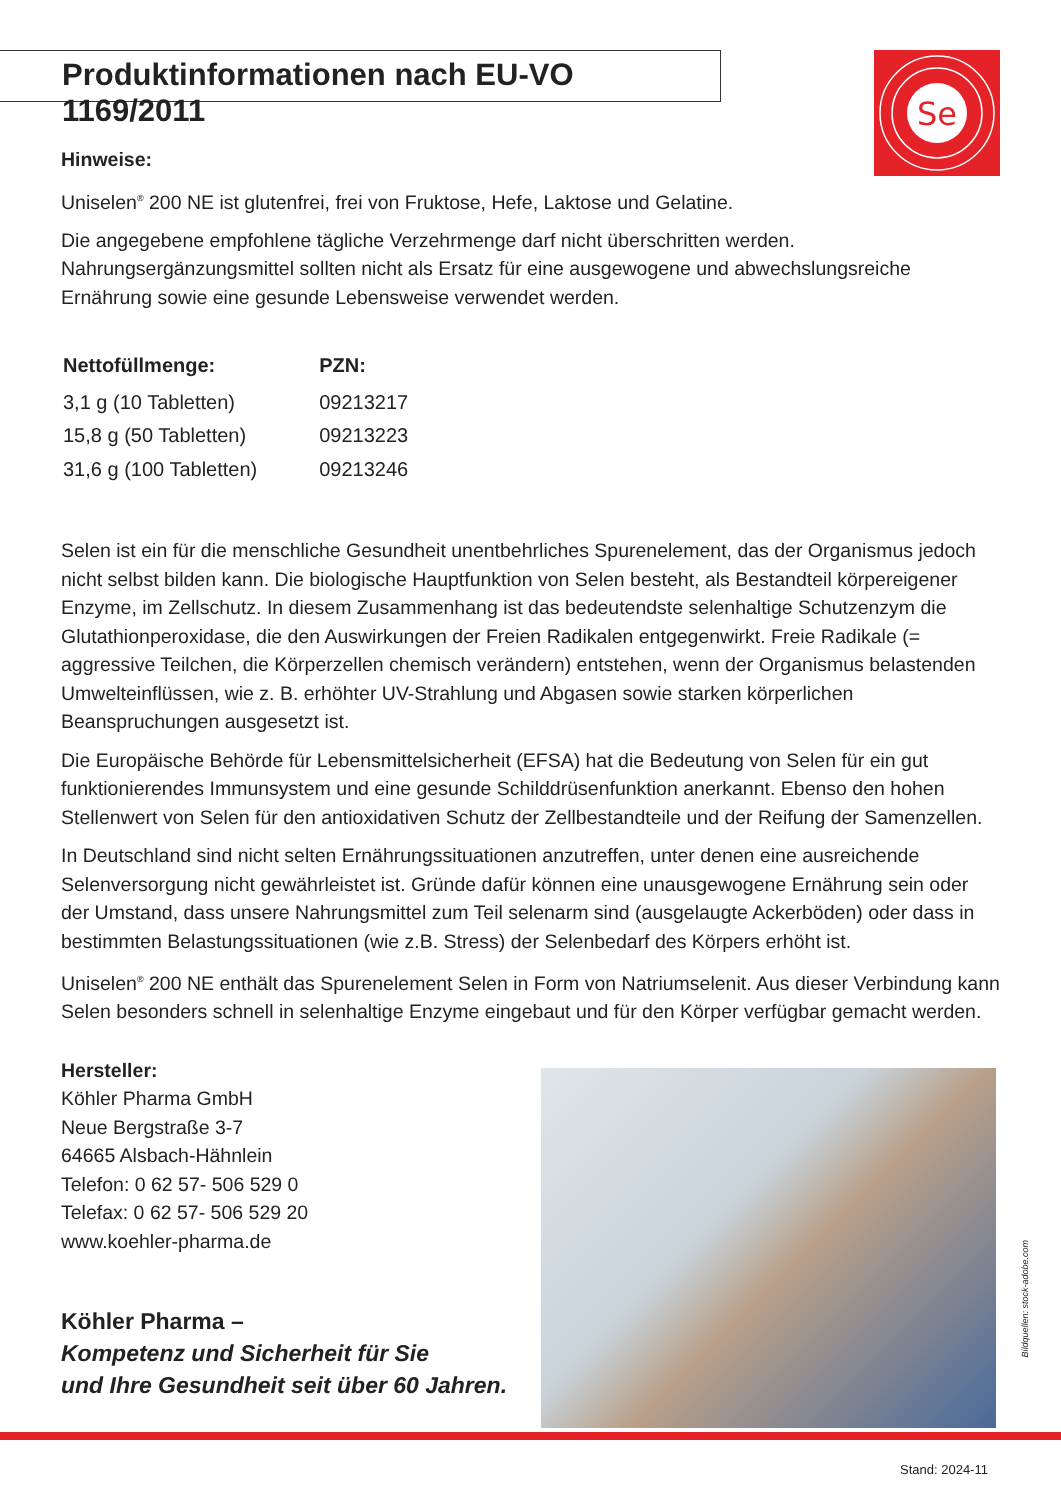Produktinformationen nach EU-VO 1169/2011
Se
Hinweise:
Uniselen<sup>®</sup> 200 NE ist glutenfrei, frei von Fruktose, Hefe, Laktose und Gelatine.
Die angegebene empfohlene tägliche Verzehrmenge darf nicht überschritten werden. Nahrungsergänzungsmittel sollten nicht als Ersatz für eine ausgewogene und abwechslungsreiche Ernährung sowie eine gesunde Lebensweise verwendet werden.
| Nettofüllmenge: | PZN: |
| --- | --- |
| 3,1 g (10 Tabletten) | 09213217 |
| 15,8 g (50 Tabletten) | 09213223 |
| 31,6 g (100 Tabletten) | 09213246 |
Selen ist ein für die menschliche Gesundheit unentbehrliches Spurenelement, das der Organismus jedoch nicht selbst bilden kann. Die biologische Hauptfunktion von Selen besteht, als Bestandteil körpereigener Enzyme, im Zellschutz. In diesem Zusammenhang ist das bedeutendste selenhaltige Schutzenzym die Glutathionperoxidase, die den Auswirkungen der Freien Radikalen entgegenwirkt. Freie Radikale (= aggressive Teilchen, die Körperzellen chemisch verändern) entstehen, wenn der Organismus belastenden Umwelteinflüssen, wie z. B. erhöhter UV-Strahlung und Abgasen sowie starken körperlichen Beanspruchungen ausgesetzt ist.
Die Europäische Behörde für Lebensmittelsicherheit (EFSA) hat die Bedeutung von Selen für ein gut funktionierendes Immunsystem und eine gesunde Schilddrüsenfunktion anerkannt. Ebenso den hohen Stellenwert von Selen für den antioxidativen Schutz der Zellbestandteile und der Reifung der Samenzellen.
In Deutschland sind nicht selten Ernährungssituationen anzutreffen, unter denen eine ausreichende Selenversorgung nicht gewährleistet ist. Gründe dafür können eine unausgewogene Ernährung sein oder der Umstand, dass unsere Nahrungsmittel zum Teil selenarm sind (ausgelaugte Ackerböden) oder dass in bestimmten Belastungssituationen (wie z.B. Stress) der Selenbedarf des Körpers erhöht ist.
Uniselen<sup>®</sup> 200 NE enthält das Spurenelement Selen in Form von Natriumselenit. Aus dieser Verbindung kann Selen besonders schnell in selenhaltige Enzyme eingebaut und für den Körper verfügbar gemacht werden.
Hersteller:
Köhler Pharma GmbH
Neue Bergstraße 3-7
64665 Alsbach-Hähnlein
Telefon: 0 62 57- 506 529 0
Telefax: 0 62 57- 506 529 20
www.koehler-pharma.de
Köhler Pharma –
Kompetenz und Sicherheit für Sie
und Ihre Gesundheit seit über 60 Jahren.
Bildquellen: stock-adobe.com
Stand: 2024-11